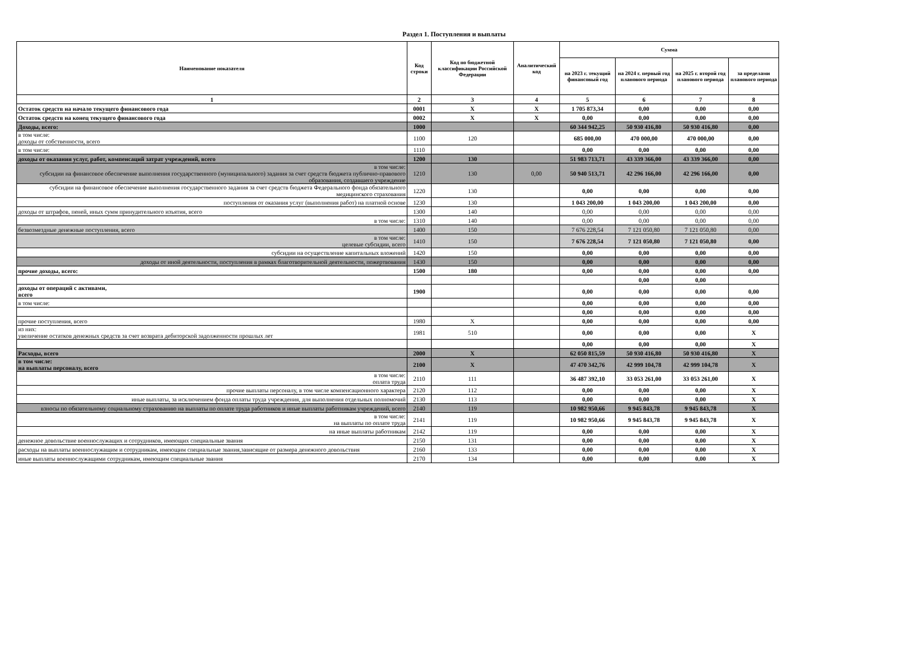Раздел 1. Поступления и выплаты
| Наименование показателя | Код строки | Код по бюджетной классификации Российской Федерации | Аналитический код | Сумма | | | |
| --- | --- | --- | --- | --- | --- | --- | --- |
| | | | | на 2023 г. текущий финансовый год | на 2024 г. первый год планового периода | на 2025 г. второй год планового периода | за пределами планового периода |
| 1 | 2 | 3 | 4 | 5 | 6 | 7 | 8 |
| Остаток средств на начало текущего финансового года | 0001 | X | X | 1 705 873,34 | 0,00 | 0,00 | 0,00 |
| Остаток средств на конец текущего финансового года | 0002 | X | X | 0,00 | 0,00 | 0,00 | 0,00 |
| Доходы, всего: | 1000 | | | 60 344 942,25 | 50 930 416,80 | 50 930 416,80 | 0,00 |
| в том числе: доходы от собственности, всего | 1100 | 120 | | 685 000,00 | 470 000,00 | 470 000,00 | 0,00 |
| в том числе: | 1110 | | | 0,00 | 0,00 | 0,00 | 0,00 |
| доходы от оказания услуг, работ, компенсаций затрат учреждений, всего | 1200 | 130 | | 51 983 713,71 | 43 339 366,00 | 43 339 366,00 | 0,00 |
| в том числе: субсидии на финансовое обеспечение выполнения государственного (муниципального) задания за счет средств бюджета публично-правового образования, создавшего учреждение | 1210 | 130 | 0,00 | 50 940 513,71 | 42 296 166,00 | 42 296 166,00 | 0,00 |
| субсидии на финансовое обеспечение выполнения государственного задания за счет средств бюджета Федерального фонда обязательного медицинского страхования | 1220 | 130 | | 0,00 | 0,00 | 0,00 | 0,00 |
| поступления от оказания услуг (выполнения работ) на платной основе | 1230 | 130 | | 1 043 200,00 | 1 043 200,00 | 1 043 200,00 | 0,00 |
| доходы от штрафов, пеней, иных сумм принудительного изъятия, всего | 1300 | 140 | | 0,00 | 0,00 | 0,00 | 0,00 |
| в том числе: | 1310 | 140 | | 0,00 | 0,00 | 0,00 | 0,00 |
| безвозмездные денежные поступления, всего | 1400 | 150 | | 7 676 228,54 | 7 121 050,80 | 7 121 050,80 | 0,00 |
| в том числе: целевые субсидии, всего | 1410 | 150 | | 7 676 228,54 | 7 121 050,80 | 7 121 050,80 | 0,00 |
| субсидии на осуществление капитальных вложений | 1420 | 150 | | 0,00 | 0,00 | 0,00 | 0,00 |
| доходы от иной деятельности, поступления в рамках благотворительной деятельности, пожертвования | 1430 | 150 | | 0,00 | 0,00 | 0,00 | 0,00 |
| прочие доходы, всего: | 1500 | 180 | | 0,00 | 0,00 | 0,00 | 0,00 |
| | | | | | 0,00 | 0,00 | |
| доходы от операций с активами, всего | 1900 | | | 0,00 | 0,00 | 0,00 | 0,00 |
| в том числе: | | | | 0,00 | 0,00 | 0,00 | 0,00 |
| | | | | 0,00 | 0,00 | 0,00 | 0,00 |
| прочие поступления, всего | 1980 | X | | 0,00 | 0,00 | 0,00 | 0,00 |
| из них: увеличение остатков денежных средств за счет возврата дебиторской задолженности прошлых лет | 1981 | 510 | | 0,00 | 0,00 | 0,00 | X |
| | | | | 0,00 | 0,00 | 0,00 | X |
| Расходы, всего | 2000 | X | | 62 050 815,59 | 50 930 416,80 | 50 930 416,80 | X |
| в том числе: на выплаты персоналу, всего | 2100 | X | | 47 470 342,76 | 42 999 104,78 | 42 999 104,78 | X |
| в том числе: оплата труда | 2110 | 111 | | 36 487 392,10 | 33 053 261,00 | 33 053 261,00 | X |
| прочие выплаты персоналу, в том числе компенсационного характера | 2120 | 112 | | 0,00 | 0,00 | 0,00 | X |
| иные выплаты, за исключением фонда оплаты труда учреждения, для выполнения отдельных полномочий | 2130 | 113 | | 0,00 | 0,00 | 0,00 | X |
| взносы по обязательному социальному страхованию на выплаты по оплате труда работников и иные выплаты работникам учреждений, всего | 2140 | 119 | | 10 982 950,66 | 9 945 843,78 | 9 945 843,78 | X |
| в том числе: на выплаты по оплате труда | 2141 | 119 | | 10 982 950,66 | 9 945 843,78 | 9 945 843,78 | X |
| на иные выплаты работникам | 2142 | 119 | | 0,00 | 0,00 | 0,00 | X |
| денежное довольствие военнослужащих и сотрудников, имеющих специальные звания | 2150 | 131 | | 0,00 | 0,00 | 0,00 | X |
| расходы на выплаты военнослужащим и сотрудникам, имеющим специальные звания,зависящие от размера денежного довольствия | 2160 | 133 | | 0,00 | 0,00 | 0,00 | X |
| иные выплаты военнослужащими сотрудникам, имеющим специальные звания | 2170 | 134 | | 0,00 | 0,00 | 0,00 | X |